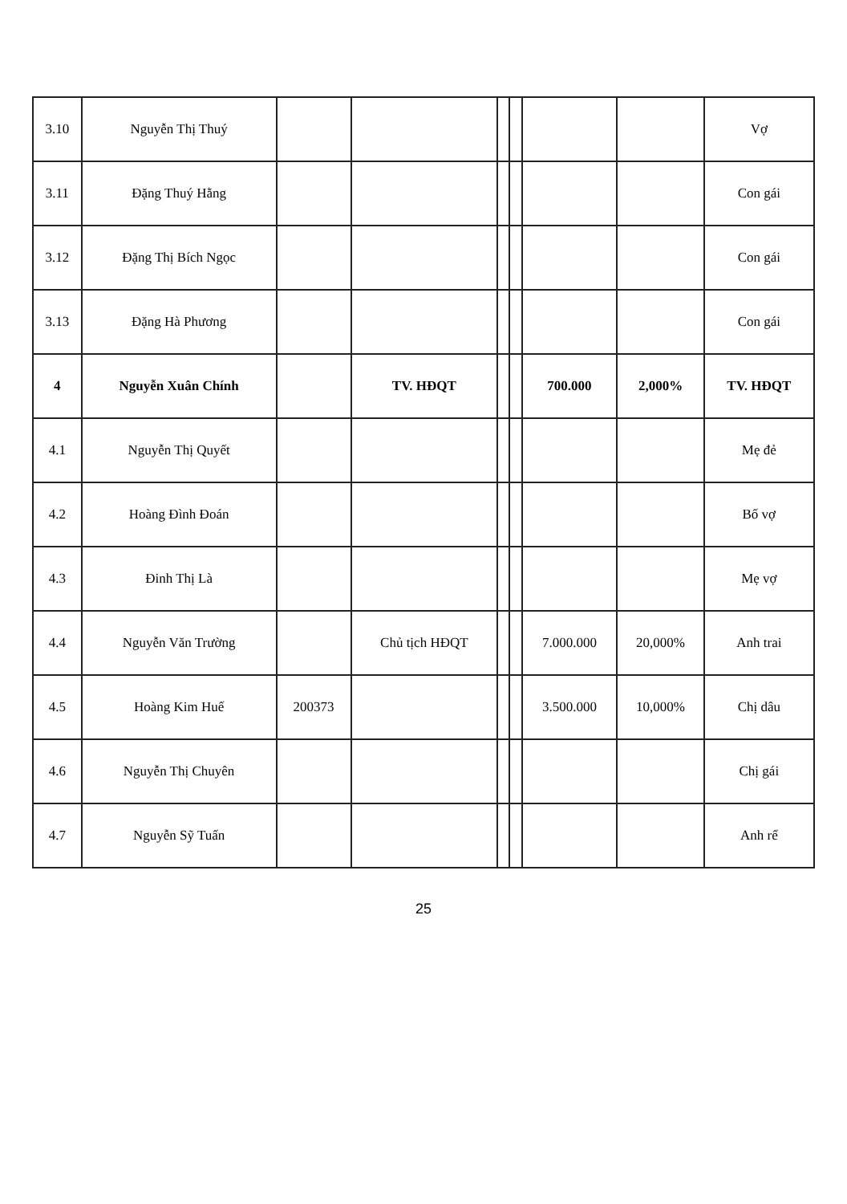| 3.10 | Nguyễn Thị Thuý | | | | | | | Vợ |
| 3.11 | Đặng Thuý Hằng | | | | | | | Con gái |
| 3.12 | Đặng Thị Bích Ngọc | | | | | | | Con gái |
| 3.13 | Đặng Hà Phương | | | | | | | Con gái |
| 4 | Nguyễn Xuân Chính | | TV. HĐQT | | | 700.000 | 2,000% | TV. HĐQT |
| 4.1 | Nguyễn Thị Quyết | | | | | | | Mẹ đẻ |
| 4.2 | Hoàng Đình Đoán | | | | | | | Bố vợ |
| 4.3 | Đinh Thị Là | | | | | | | Mẹ vợ |
| 4.4 | Nguyễn Văn Trường | | Chủ tịch HĐQT | | | 7.000.000 | 20,000% | Anh trai |
| 4.5 | Hoàng Kim Huế | 200373 | | | | 3.500.000 | 10,000% | Chị dâu |
| 4.6 | Nguyễn Thị Chuyên | | | | | | | Chị gái |
| 4.7 | Nguyễn Sỹ Tuấn | | | | | | | Anh rể |
25